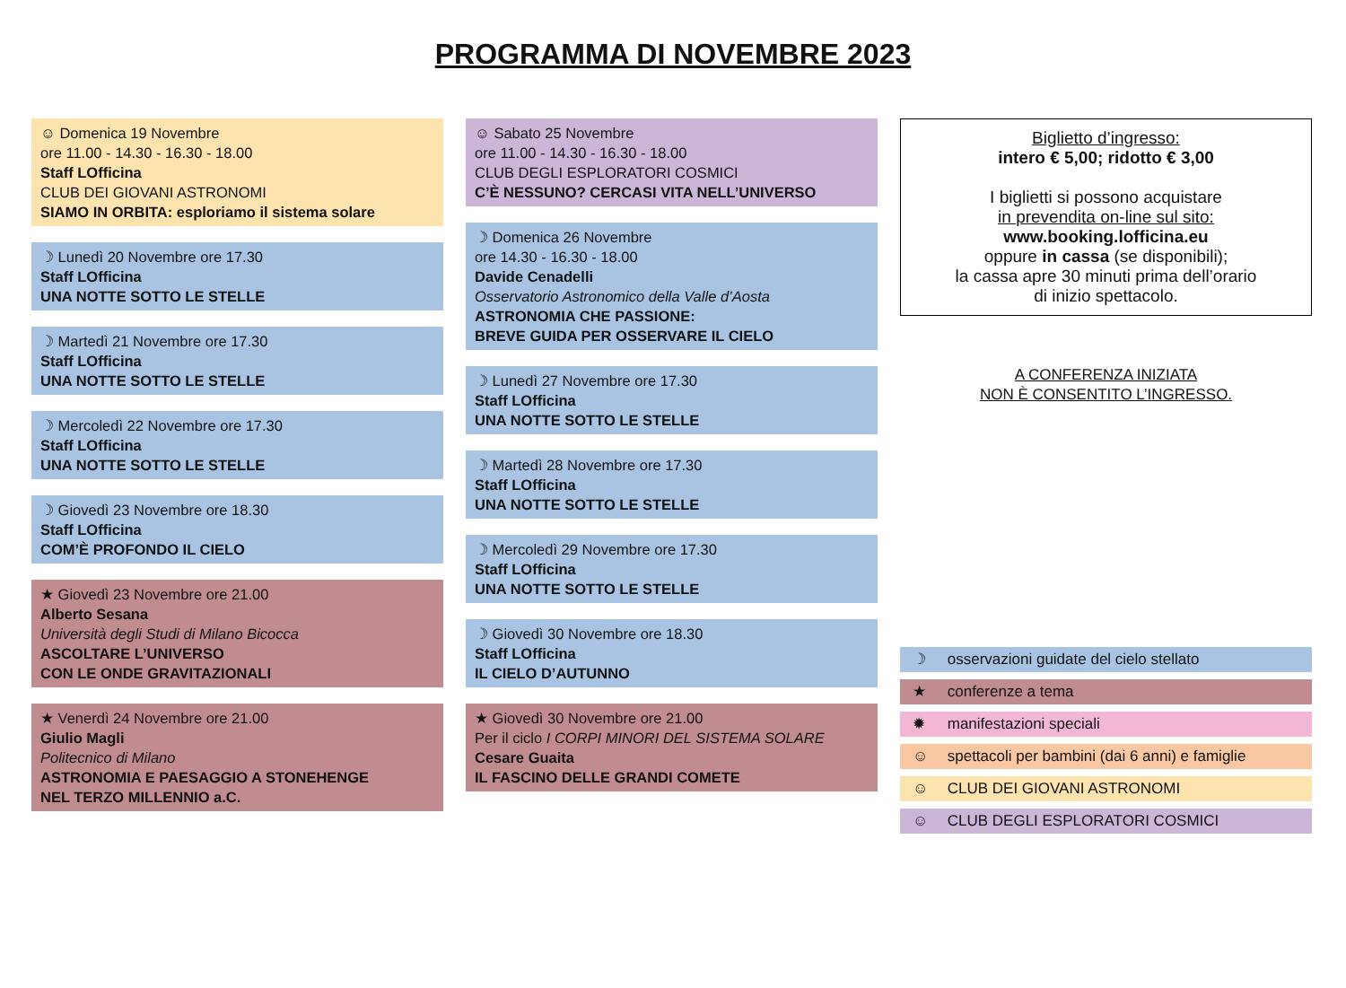PROGRAMMA DI NOVEMBRE 2023
☺ Domenica 19 Novembre
ore 11.00 - 14.30 - 16.30 - 18.00
Staff LOfficina
CLUB DEI GIOVANI ASTRONOMI
SIAMO IN ORBITA: esploriamo il sistema solare
☽ Lunedì 20 Novembre ore 17.30
Staff LOfficina
UNA NOTTE SOTTO LE STELLE
☽ Martedì 21 Novembre ore 17.30
Staff LOfficina
UNA NOTTE SOTTO LE STELLE
☽ Mercoledì 22 Novembre ore 17.30
Staff LOfficina
UNA NOTTE SOTTO LE STELLE
☽ Giovedì 23 Novembre ore 18.30
Staff LOfficina
COM’È PROFONDO IL CIELO
★ Giovedì 23 Novembre ore 21.00
Alberto Sesana
Università degli Studi di Milano Bicocca
ASCOLTARE L’UNIVERSO
CON LE ONDE GRAVITAZIONALI
★ Venerdì 24 Novembre ore 21.00
Giulio Magli
Politecnico di Milano
ASTRONOMIA E PAESAGGIO A STONEHENGE
NEL TERZO MILLENNIO a.C.
☺ Sabato 25 Novembre
ore 11.00 - 14.30 - 16.30 - 18.00
CLUB DEGLI ESPLORATORI COSMICI
C’È NESSUNO? CERCASI VITA NELL’UNIVERSO
☽ Domenica 26 Novembre
ore 14.30 - 16.30 - 18.00
Davide Cenadelli
Osservatorio Astronomico della Valle d’Aosta
ASTRONOMIA CHE PASSIONE:
BREVE GUIDA PER OSSERVARE IL CIELO
☽ Lunedì 27 Novembre ore 17.30
Staff LOfficina
UNA NOTTE SOTTO LE STELLE
☽ Martedì 28 Novembre ore 17.30
Staff LOfficina
UNA NOTTE SOTTO LE STELLE
☽ Mercoledì 29 Novembre ore 17.30
Staff LOfficina
UNA NOTTE SOTTO LE STELLE
☽ Giovedì 30 Novembre ore 18.30
Staff LOfficina
IL CIELO D’AUTUNNO
★ Giovedì 30 Novembre ore 21.00
Per il ciclo I CORPI MINORI DEL SISTEMA SOLARE
Cesare Guaita
IL FASCINO DELLE GRANDI COMETE
Biglietto d’ingresso:
intero € 5,00; ridotto € 3,00
I biglietti si possono acquistare
in prevendita on-line sul sito:
www.booking.lofficina.eu
oppure in cassa (se disponibili);
la cassa apre 30 minuti prima dell’orario
di inizio spettacolo.
A CONFERENZA INIZIATA
NON È CONSENTITO L’INGRESSO.
☽ osservazioni guidate del cielo stellato
★ conferenze a tema
✹ manifestazioni speciali
☺ spettacoli per bambini (dai 6 anni) e famiglie
☺ CLUB DEI GIOVANI ASTRONOMI
☺ CLUB DEGLI ESPLORATORI COSMICI